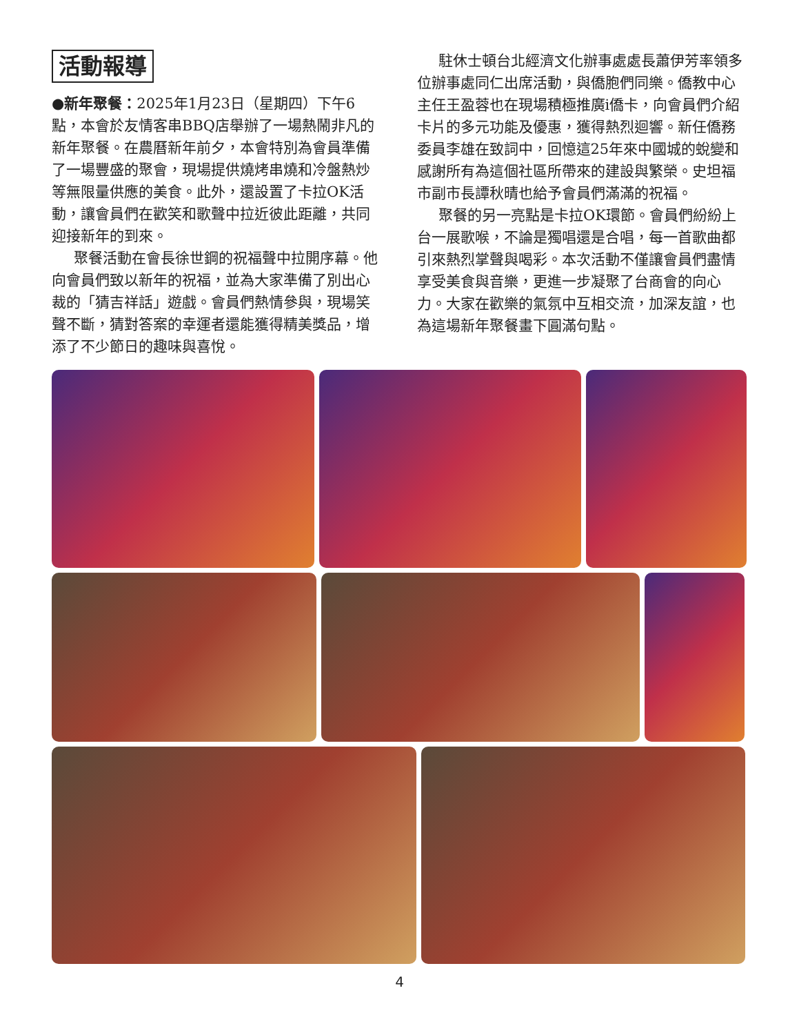活動報導
●新年聚餐：2025年1月23日（星期四）下午6點，本會於友情客串BBQ店舉辦了一場熱鬧非凡的新年聚餐。在農曆新年前夕，本會特別為會員準備了一場豐盛的聚會，現場提供燒烤串燒和冷盤熱炒等無限量供應的美食。此外，還設置了卡拉OK活動，讓會員們在歡笑和歌聲中拉近彼此距離，共同迎接新年的到來。
聚餐活動在會長徐世鋼的祝福聲中拉開序幕。他向會員們致以新年的祝福，並為大家準備了別出心裁的「猜吉祥話」遊戲。會員們熱情參與，現場笑聲不斷，猜對答案的幸運者還能獲得精美獎品，增添了不少節日的趣味與喜悅。
駐休士頓台北經濟文化辦事處處長蕭伊芳率領多位辦事處同仁出席活動，與僑胞們同樂。僑教中心主任王盈蓉也在現場積極推廣i僑卡，向會員們介紹卡片的多元功能及優惠，獲得熱烈迴響。新任僑務委員李雄在致詞中，回憶這25年來中國城的蛻變和感謝所有為這個社區所帶來的建設與繁榮。史坦福市副市長譚秋晴也給予會員們滿滿的祝福。
聚餐的另一亮點是卡拉OK環節。會員們紛紛上台一展歌喉，不論是獨唱還是合唱，每一首歌曲都引來熱烈掌聲與喝彩。本次活動不僅讓會員們盡情享受美食與音樂，更進一步凝聚了台商會的向心力。大家在歡樂的氣氛中互相交流，加深友誼，也為這場新年聚餐畫下圓滿句點。
4